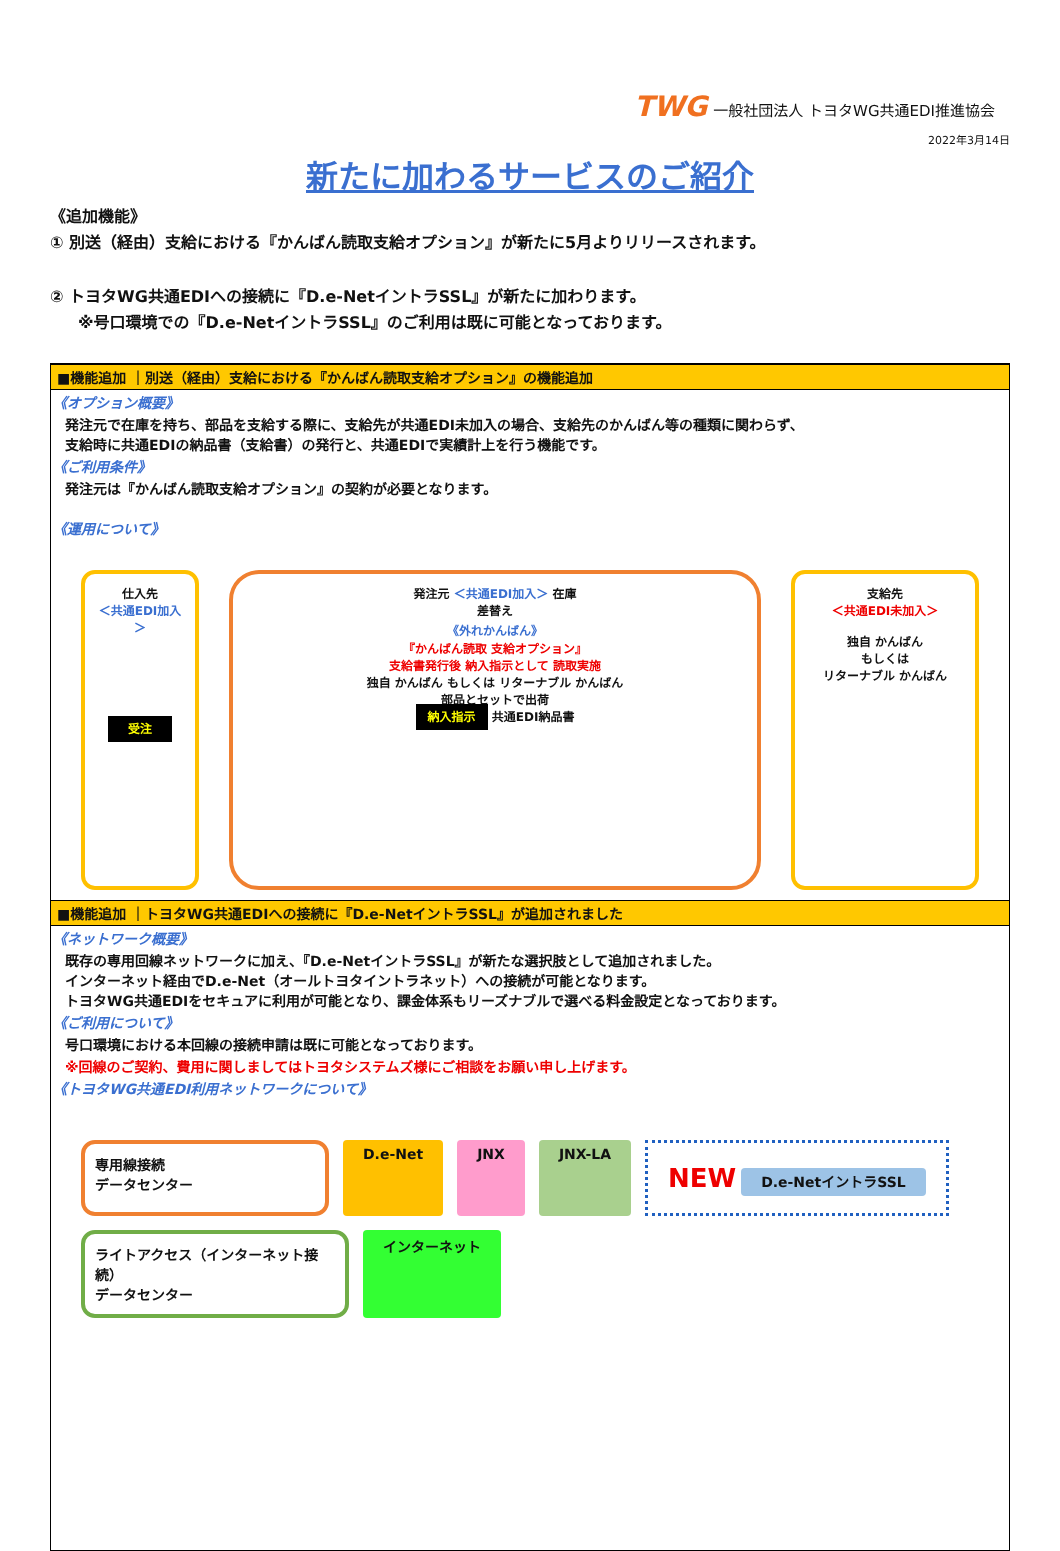TWG 一般社団法人 トヨタWG共通EDI推進協会
2022年3月14日
新たに加わるサービスのご紹介
《追加機能》
① 別送（経由）支給における『かんばん読取支給オプション』が新たに5月よりリリースされます。
② トヨタWG共通EDIへの接続に『D.e-NetイントラSSL』が新たに加わります。
※号口環境での『D.e-NetイントラSSL』のご利用は既に可能となっております。
■機能追加 ｜別送（経由）支給における『かんばん読取支給オプション』の機能追加
《オプション概要》
発注元で在庫を持ち、部品を支給する際に、支給先が共通EDI未加入の場合、支給先のかんばん等の種類に関わらず、
支給時に共通EDIの納品書（支給書）の発行と、共通EDIで実績計上を行う機能です。
《ご利用条件》
発注元は『かんばん読取支給オプション』の契約が必要となります。
《運用について》
仕入先
＜共通EDI加入＞
受注
発注元 ＜共通EDI加入＞ 在庫
差替え
《外れかんばん》
『かんばん読取 支給オプション』
支給書発行後 納入指示として 読取実施
独自 かんばん もしくは リターナブル かんばん
部品とセットで出荷
納入指示 共通EDI納品書
支給先
＜共通EDI未加入＞
独自 かんばん
もしくは
リターナブル かんばん
■機能追加 ｜トヨタWG共通EDIへの接続に『D.e-NetイントラSSL』が追加されました
《ネットワーク概要》
既存の専用回線ネットワークに加え、『D.e-NetイントラSSL』が新たな選択肢として追加されました。
インターネット経由でD.e-Net（オールトヨタイントラネット）への接続が可能となります。
トヨタWG共通EDIをセキュアに利用が可能となり、課金体系もリーズナブルで選べる料金設定となっております。
《ご利用について》
号口環境における本回線の接続申請は既に可能となっております。
※回線のご契約、費用に関しましてはトヨタシステムズ様にご相談をお願い申し上げます。
《トヨタWG共通EDI利用ネットワークについて》
専用線接続
データセンター
D.e-Net
JNX
JNX-LA
NEW D.e-NetイントラSSL
ライトアクセス（インターネット接続）
データセンター
インターネット